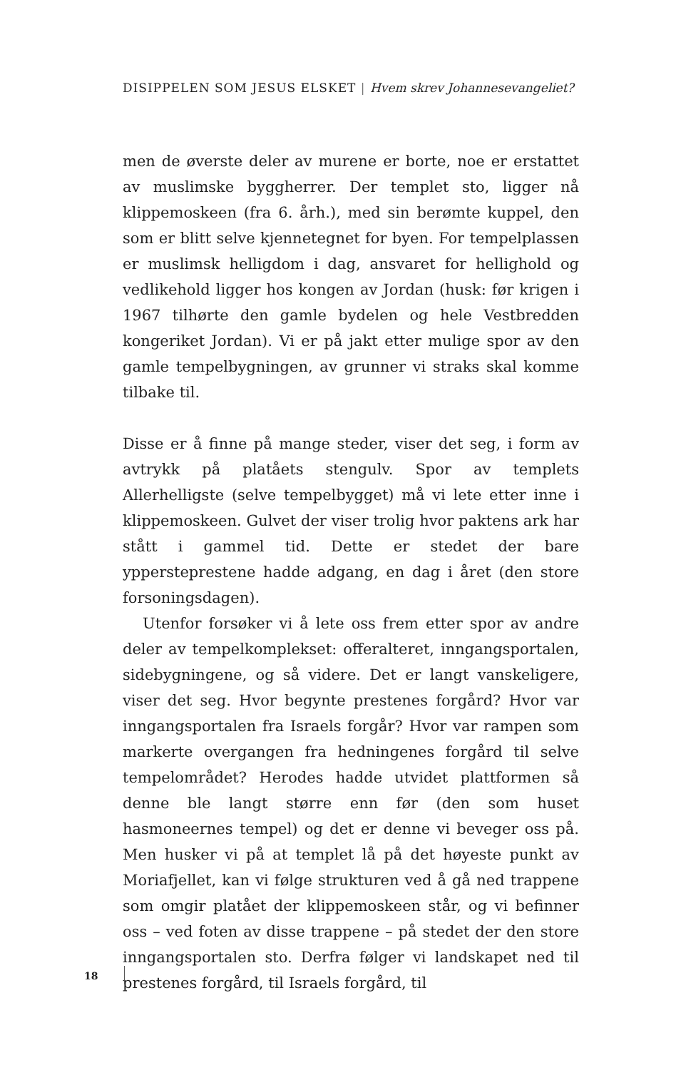DISIPPELEN SOM JESUS ELSKET | Hvem skrev Johannesevangeliet?
men de øverste deler av murene er borte, noe er erstattet av muslimske byggherrer. Der templet sto, ligger nå klippemoskeen (fra 6. årh.), med sin berømte kuppel, den som er blitt selve kjennetegnet for byen. For tempelplassen er muslimsk helligdom i dag, ansvaret for hellighold og vedlikehold ligger hos kongen av Jordan (husk: før krigen i 1967 tilhørte den gamle bydelen og hele Vestbredden kongeriket Jordan). Vi er på jakt etter mulige spor av den gamle tempelbygningen, av grunner vi straks skal komme tilbake til.
Disse er å finne på mange steder, viser det seg, i form av avtrykk på platåets stengulv. Spor av templets Allerhelligste (selve tempelbygget) må vi lete etter inne i klippemoskeen. Gulvet der viser trolig hvor paktens ark har stått i gammel tid. Dette er stedet der bare yppersteprestene hadde adgang, en dag i året (den store forsoningsdagen).
Utenfor forsøker vi å lete oss frem etter spor av andre deler av tempelkomplekset: offeralteret, inngangsportalen, sidebygningene, og så videre. Det er langt vanskeligere, viser det seg. Hvor begynte prestenes forgård? Hvor var inngangsportalen fra Israels forgår? Hvor var rampen som markerte overgangen fra hedningenes forgård til selve tempelområdet? Herodes hadde utvidet plattformen så denne ble langt større enn før (den som huset hasmoneernes tempel) og det er denne vi beveger oss på. Men husker vi på at templet lå på det høyeste punkt av Moriafjellet, kan vi følge strukturen ved å gå ned trappene som omgir platået der klippemoskeen står, og vi befinner oss – ved foten av disse trappene – på stedet der den store inngangsportalen sto. Derfra følger vi landskapet ned til prestenes forgård, til Israels forgård, til
18